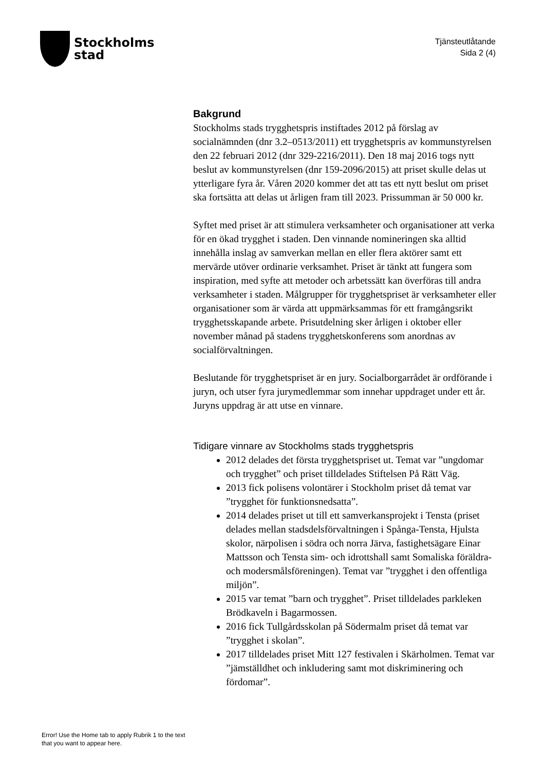Stockholms
stad
Tjänsteutlåtande
Sida 2 (4)
Bakgrund
Stockholms stads trygghetspris instiftades 2012 på förslag av socialnämnden (dnr 3.2–0513/2011) ett trygghetspris av kommunstyrelsen den 22 februari 2012 (dnr 329-2216/2011). Den 18 maj 2016 togs nytt beslut av kommunstyrelsen (dnr 159-2096/2015) att priset skulle delas ut ytterligare fyra år. Våren 2020 kommer det att tas ett nytt beslut om priset ska fortsätta att delas ut årligen fram till 2023. Prissumman är 50 000 kr.
Syftet med priset är att stimulera verksamheter och organisationer att verka för en ökad trygghet i staden. Den vinnande nomineringen ska alltid innehålla inslag av samverkan mellan en eller flera aktörer samt ett mervärde utöver ordinarie verksamhet. Priset är tänkt att fungera som inspiration, med syfte att metoder och arbetssätt kan överföras till andra verksamheter i staden. Målgrupper för trygghetspriset är verksamheter eller organisationer som är värda att uppmärksammas för ett framgångsrikt trygghetsskapande arbete. Prisutdelning sker årligen i oktober eller november månad på stadens trygghetskonferens som anordnas av socialförvaltningen.
Beslutande för trygghetspriset är en jury. Socialborgarrådet är ordförande i juryn, och utser fyra jurymedlemmar som innehar uppdraget under ett år. Juryns uppdrag är att utse en vinnare.
Tidigare vinnare av Stockholms stads trygghetspris
2012 delades det första trygghetspriset ut. Temat var ”ungdomar och trygghet” och priset tilldelades Stiftelsen På Rätt Väg.
2013 fick polisens volontärer i Stockholm priset då temat var ”trygghet för funktionsnedsatta”.
2014 delades priset ut till ett samverkansprojekt i Tensta (priset delades mellan stadsdelsförvaltningen i Spånga-Tensta, Hjulsta skolor, närpolisen i södra och norra Järva, fastighetsägare Einar Mattsson och Tensta sim- och idrottshall samt Somaliska föräldra- och modersmålsföreningen). Temat var ”trygghet i den offentliga miljön”.
2015 var temat ”barn och trygghet”. Priset tilldelades parkleken Brödkaveln i Bagarmossen.
2016 fick Tullgårdsskolan på Södermalm priset då temat var ”trygghet i skolan”.
2017 tilldelades priset Mitt 127 festivalen i Skärholmen. Temat var ”jämställdhet och inkludering samt mot diskriminering och fördomar”.
Error! Use the Home tab to apply Rubrik 1 to the text that you want to appear here.